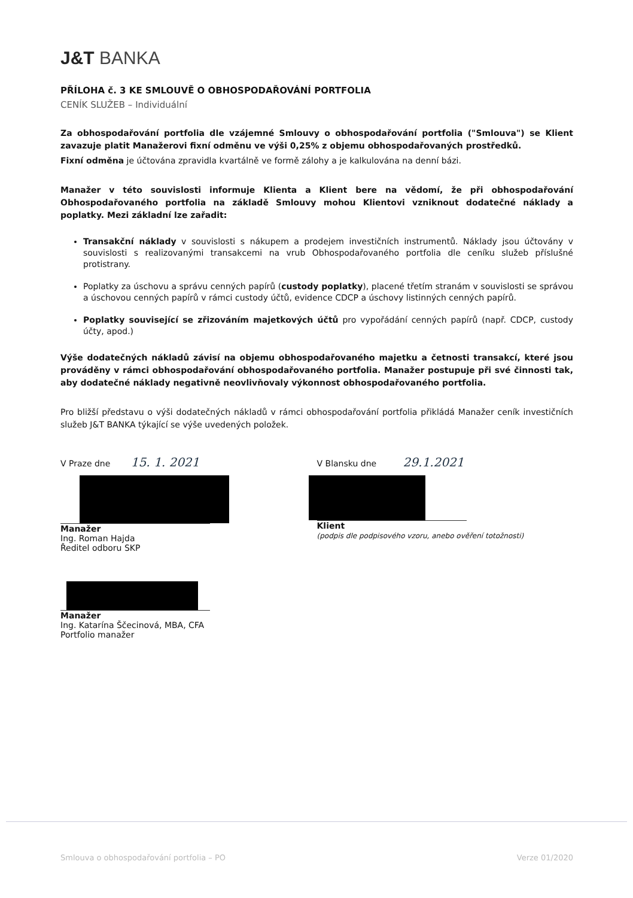J&T BANKA
PŘÍLOHA č. 3 KE SMLOUVĚ O OBHOSPODAŘOVÁNÍ PORTFOLIA
CENÍK SLUŽEB – Individuální
Za obhospodařování portfolia dle vzájemné Smlouvy o obhospodařování portfolia ("Smlouva") se Klient zavazuje platit Manažerovi fixní odměnu ve výši 0,25% z objemu obhospodařovaných prostředků.
Fixní odměna je účtována zpravidla kvartálně ve formě zálohy a je kalkulována na denní bázi.
Manažer v této souvislosti informuje Klienta a Klient bere na vědomí, že při obhospodařování Obhospodařovaného portfolia na základě Smlouvy mohou Klientovi vzniknout dodatečné náklady a poplatky. Mezi základní lze zařadit:
Transakční náklady v souvislosti s nákupem a prodejem investičních instrumentů. Náklady jsou účtovány v souvislosti s realizovanými transakcemi na vrub Obhospodařovaného portfolia dle ceníku služeb příslušné protistrany.
Poplatky za úschovu a správu cenných papírů (custody poplatky), placené třetím stranám v souvislosti se správou a úschovou cenných papírů v rámci custody účtů, evidence CDCP a úschovy listinných cenných papírů.
Poplatky související se zřizováním majetkových účtů pro vypořádání cenných papírů (např. CDCP, custody účty, apod.)
Výše dodatečných nákladů závisí na objemu obhospodařovaného majetku a četnosti transakcí, které jsou prováděny v rámci obhospodařování obhospodařovaného portfolia. Manažer postupuje při své činnosti tak, aby dodatečné náklady negativně neovlivňovaly výkonnost obhospodařovaného portfolia.
Pro bližší představu o výši dodatečných nákladů v rámci obhospodařování portfolia přikládá Manažer ceník investičních služeb J&T BANKA týkající se výše uvedených položek.
V Praze dne 15. 1. 2021
Manažer
Ing. Roman Hajda
Ředitel odboru SKP
Manažer
Ing. Katarína Ščecinová, MBA, CFA
Portfolio manažer
V Blansku dne 29.1.2021
Klient
(podpis dle podpisového vzoru, anebo ověření totožnosti)
Smlouva o obhospodařování portfolia – PO Verze 01/2020